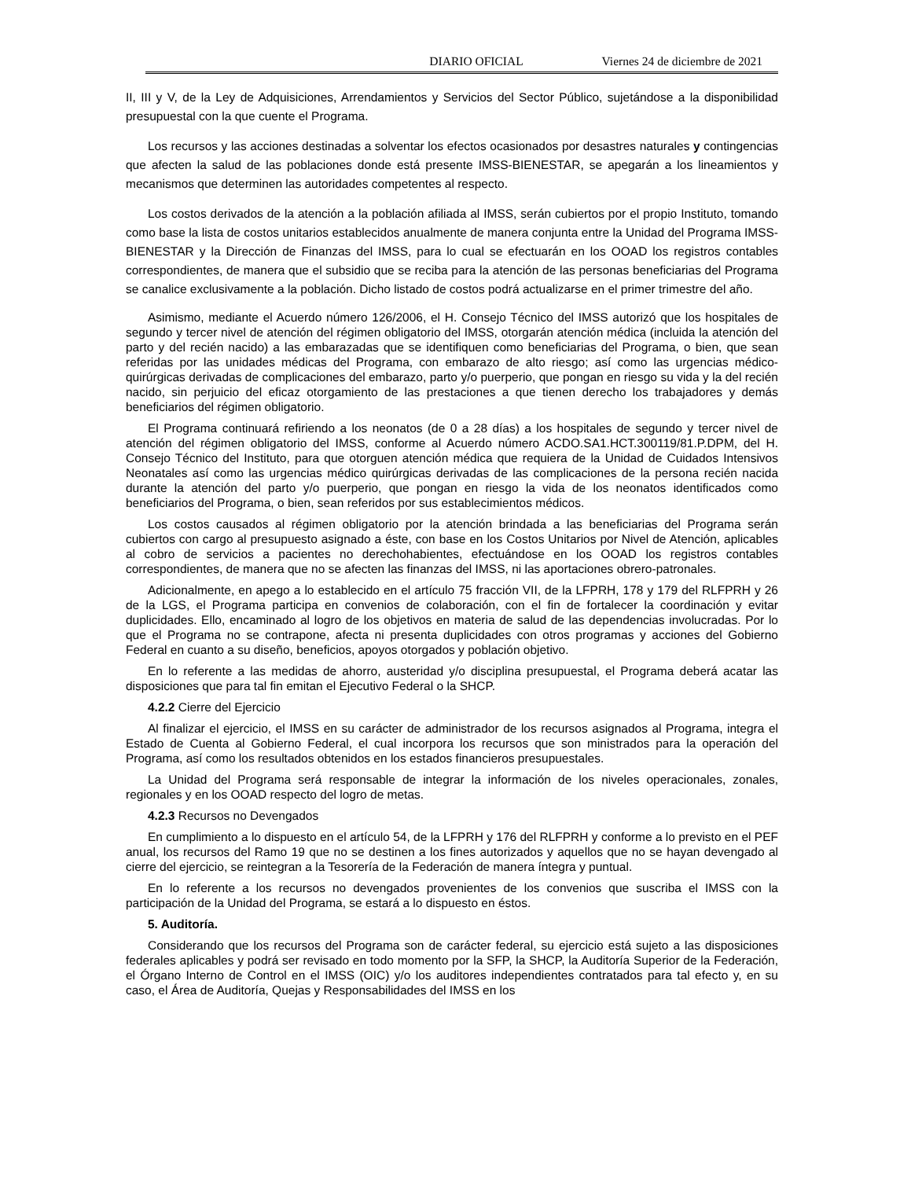DIARIO OFICIAL Viernes 24 de diciembre de 2021
II, III y V, de la Ley de Adquisiciones, Arrendamientos y Servicios del Sector Público, sujetándose a la disponibilidad presupuestal con la que cuente el Programa.
Los recursos y las acciones destinadas a solventar los efectos ocasionados por desastres naturales y contingencias que afecten la salud de las poblaciones donde está presente IMSS-BIENESTAR, se apegarán a los lineamientos y mecanismos que determinen las autoridades competentes al respecto.
Los costos derivados de la atención a la población afiliada al IMSS, serán cubiertos por el propio Instituto, tomando como base la lista de costos unitarios establecidos anualmente de manera conjunta entre la Unidad del Programa IMSS-BIENESTAR y la Dirección de Finanzas del IMSS, para lo cual se efectuarán en los OOAD los registros contables correspondientes, de manera que el subsidio que se reciba para la atención de las personas beneficiarias del Programa se canalice exclusivamente a la población. Dicho listado de costos podrá actualizarse en el primer trimestre del año.
Asimismo, mediante el Acuerdo número 126/2006, el H. Consejo Técnico del IMSS autorizó que los hospitales de segundo y tercer nivel de atención del régimen obligatorio del IMSS, otorgarán atención médica (incluida la atención del parto y del recién nacido) a las embarazadas que se identifiquen como beneficiarias del Programa, o bien, que sean referidas por las unidades médicas del Programa, con embarazo de alto riesgo; así como las urgencias médico-quirúrgicas derivadas de complicaciones del embarazo, parto y/o puerperio, que pongan en riesgo su vida y la del recién nacido, sin perjuicio del eficaz otorgamiento de las prestaciones a que tienen derecho los trabajadores y demás beneficiarios del régimen obligatorio.
El Programa continuará refiriendo a los neonatos (de 0 a 28 días) a los hospitales de segundo y tercer nivel de atención del régimen obligatorio del IMSS, conforme al Acuerdo número ACDO.SA1.HCT.300119/81.P.DPM, del H. Consejo Técnico del Instituto, para que otorguen atención médica que requiera de la Unidad de Cuidados Intensivos Neonatales así como las urgencias médico quirúrgicas derivadas de las complicaciones de la persona recién nacida durante la atención del parto y/o puerperio, que pongan en riesgo la vida de los neonatos identificados como beneficiarios del Programa, o bien, sean referidos por sus establecimientos médicos.
Los costos causados al régimen obligatorio por la atención brindada a las beneficiarias del Programa serán cubiertos con cargo al presupuesto asignado a éste, con base en los Costos Unitarios por Nivel de Atención, aplicables al cobro de servicios a pacientes no derechohabientes, efectuándose en los OOAD los registros contables correspondientes, de manera que no se afecten las finanzas del IMSS, ni las aportaciones obrero-patronales.
Adicionalmente, en apego a lo establecido en el artículo 75 fracción VII, de la LFPRH, 178 y 179 del RLFPRH y 26 de la LGS, el Programa participa en convenios de colaboración, con el fin de fortalecer la coordinación y evitar duplicidades. Ello, encaminado al logro de los objetivos en materia de salud de las dependencias involucradas. Por lo que el Programa no se contrapone, afecta ni presenta duplicidades con otros programas y acciones del Gobierno Federal en cuanto a su diseño, beneficios, apoyos otorgados y población objetivo.
En lo referente a las medidas de ahorro, austeridad y/o disciplina presupuestal, el Programa deberá acatar las disposiciones que para tal fin emitan el Ejecutivo Federal o la SHCP.
4.2.2 Cierre del Ejercicio
Al finalizar el ejercicio, el IMSS en su carácter de administrador de los recursos asignados al Programa, integra el Estado de Cuenta al Gobierno Federal, el cual incorpora los recursos que son ministrados para la operación del Programa, así como los resultados obtenidos en los estados financieros presupuestales.
La Unidad del Programa será responsable de integrar la información de los niveles operacionales, zonales, regionales y en los OOAD respecto del logro de metas.
4.2.3 Recursos no Devengados
En cumplimiento a lo dispuesto en el artículo 54, de la LFPRH y 176 del RLFPRH y conforme a lo previsto en el PEF anual, los recursos del Ramo 19 que no se destinen a los fines autorizados y aquellos que no se hayan devengado al cierre del ejercicio, se reintegran a la Tesorería de la Federación de manera íntegra y puntual.
En lo referente a los recursos no devengados provenientes de los convenios que suscriba el IMSS con la participación de la Unidad del Programa, se estará a lo dispuesto en éstos.
5. Auditoría.
Considerando que los recursos del Programa son de carácter federal, su ejercicio está sujeto a las disposiciones federales aplicables y podrá ser revisado en todo momento por la SFP, la SHCP, la Auditoría Superior de la Federación, el Órgano Interno de Control en el IMSS (OIC) y/o los auditores independientes contratados para tal efecto y, en su caso, el Área de Auditoría, Quejas y Responsabilidades del IMSS en los